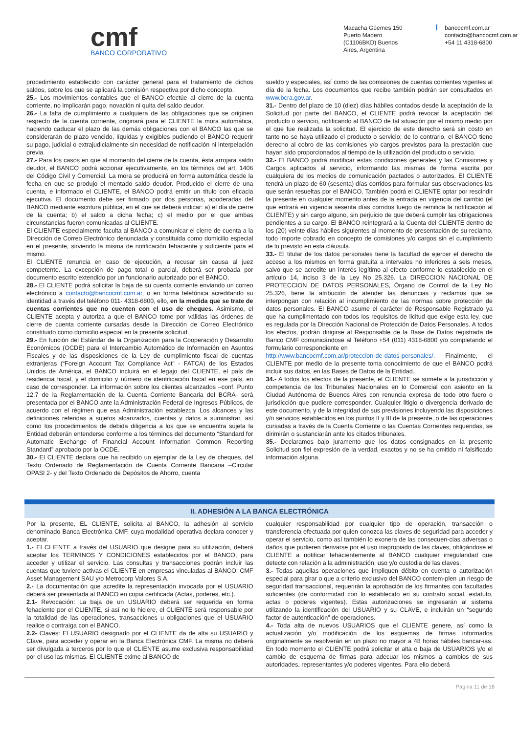cmf
BANCO CORPORATIVO
Macacha Güemes 150
Puerto Madero
(C1106BKD) Buenos
Aires, Argentina
bancocmf.com.ar
contacto@bancocmf.com.ar
+54 11 4318-6800
procedimiento establecido con carácter general para el tratamiento de dichos saldos, sobre los que se aplicará la comisión respectiva por dicho concepto.
25.- Los movimientos contables que el BANCO efectúe al cierre de la cuenta corriente, no implicarán pago, novación ni quita del saldo deudor.
26.- La falta de cumplimiento a cualquiera de las obligaciones que se originen respecto de la cuenta corriente, originará para el CLIENTE la mora automática, haciendo caducar el plazo de las demás obligaciones con el BANCO las que se considerarán de plazo vencido, líquidas y exigibles pudiendo el BANCO requerir su pago, judicial o extrajudicialmente sin necesidad de notificación ni interpelación previa.
27.- Para los casos en que al momento del cierre de la cuenta, ésta arrojara saldo deudor, el BANCO podrá accionar ejecutivamente, en los términos del art. 1406 del Código Civil y Comercial. La mora se producirá en forma automática desde la fecha en que se produjo el mentado saldo deudor. Producido el cierre de una cuenta, e informado el CLIENTE, el BANCO podrá emitir un título con eficacia ejecutiva. El documento debe ser firmado por dos personas, apoderadas del BANCO mediante escritura pública, en el que se deberá indicar: a) el día de cierre de la cuenta; b) el saldo a dicha fecha; c) el medio por el que ambas circunstancias fueron comunicadas al CLIENTE.
El CLIENTE especialmente faculta al BANCO a comunicar el cierre de cuenta a la Dirección de Correo Electrónico denunciada y constituida como domicilio especial en el presente, sirviendo la misma de notificación fehaciente y suficiente para el mismo.
El CLIENTE renuncia en caso de ejecución, a recusar sin causa al juez competente. La excepción de pago total o parcial, deberá ser probada por documento escrito extendido por un funcionario autorizado por el BANCO.
28.- El CLIENTE podrá solicitar la baja de su cuenta corriente enviando un correo electrónico a contacto@bancocmf.com.ar, o en forma telefónica acreditando su identidad a través del teléfono 011- 4318-6800, ello, en la medida que se trate de cuentas corrientes que no cuenten con el uso de cheques. Asimismo, el CLIENTE acepta y autoriza a que el BANCO tome por válidas las órdenes de cierre de cuenta corriente cursadas desde la Dirección de Correo Electrónico constituido como domicilio especial en la presente solicitud.
29.- En función del Estándar de la Organización para la Cooperación y Desarrollo Económicos (OCDE) para el Intercambio Automático de Información en Asuntos Fiscales y de las disposiciones de la Ley de cumplimiento fiscal de cuentas extranjeras (“Foreign Account Tax Compliance Act” - FATCA) de los Estados Unidos de América, el BANCO incluirá en el legajo del CLIENTE, el país de residencia fiscal, y el domicilio y número de identificación fiscal en ese país, en caso de corresponder. La información sobre los clientes alcanzados –conf. Punto 12.7 de la Reglamentación de la Cuenta Corriente Bancaria del BCRA- será presentada por el BANCO ante la Administración Federal de Ingresos Públicos, de acuerdo con el régimen que esa Administración establezca. Los alcances y las definiciones referidas a sujetos alcanzados, cuentas y datos a suministrar, así como los procedimientos de debida diligencia a los que se encuentra sujeta la Entidad deberán entenderse conforme a los términos del documento “Standard for Automatic Exchange of Financial Account Information Common Reporting Standard” aprobado por la OCDE.
30.- El CLIENTE declara que ha recibido un ejemplar de la Ley de cheques, del Texto Ordenado de Reglamentación de Cuenta Corriente Bancaria –Circular OPASI 2- y del Texto Ordenado de Depósitos de Ahorro, cuenta
sueldo y especiales, así como de las comisiones de cuentas corrientes vigentes al día de la fecha. Los documentos que recibe también podrán ser consultados en www.bcra.gov.ar.
31.- Dentro del plazo de 10 (diez) días hábiles contados desde la aceptación de la Solicitud por parte del BANCO, el CLIENTE podrá revocar la aceptación del producto o servicio, notificando al BANCO de tal situación por el mismo medio por el que fue realizada la solicitud. El ejercicio de este derecho será sin costo en tanto no se haya utilizado el producto o servicio; de lo contrario, el BANCO tiene derecho al cobro de las comisiones y/o cargos previstos para la prestación que hayan sido proporcionados al tiempo de la utilización del producto o servicio.
32.- El BANCO podrá modificar estas condiciones generales y las Comisiones y Cargos aplicados al servicio, informando las mismas de forma escrita por cualquiera de los medios de comunicación pactados o autorizados. El CLIENTE tendrá un plazo de 60 (sesenta) días corridos para formular sus observaciones las que serán resueltas por el BANCO. También podrá el CLIENTE optar por rescindir la presente en cualquier momento antes de la entrada en vigencia del cambio (el que entrará en vigencia sesenta días corridos luego de remitida la notificación al CLIENTE) y sin cargo alguno, sin perjuicio de que deberá cumplir las obligaciones pendientes a su cargo. El BANCO reintegrará a la Cuenta del CLIENTE dentro de los (20) veinte días hábiles siguientes al momento de presentación de su reclamo, todo importe cobrado en concepto de comisiones y/o cargos sin el cumplimiento de lo previsto en esta cláusula.
33.- El titular de los datos personales tiene la facultad de ejercer el derecho de acceso a los mismos en forma gratuita a intervalos no inferiores a seis meses, salvo que se acredite un interés legítimo al efecto conforme lo establecido en el artículo 14, inciso 3 de la Ley No 25.326. La DIRECCION NACIONAL DE PROTECCION DE DATOS PERSONALES, Órgano de Control de la Ley No 25.326, tiene la atribución de atender las denuncias y reclamos que se interpongan con relación al incumplimiento de las normas sobre protección de datos personales. El BANCO asume el carácter de Responsable Registrado ya que ha cumplimentado con todos los requisitos de licitud que exige esta ley, que es regulada por la Dirección Nacional de Protección de Datos Personales. A todos los efectos, podrán dirigirse al Responsable de la Base de Datos registrada de Banco CMF comunicándose al Teléfono +54 (011) 4318-6800 y/o completando el formulario correspondiente en
http://www.bancocmf.com.ar/proteccion-de-datos-personales/. Finalmente, el CLIENTE por medio de la presente toma conocimiento de que el BANCO podrá incluir sus datos, en las Bases de Datos de la Entidad.
34.- A todos los efectos de la presente, el CLIENTE se somete a la jurisdicción y competencia de los Tribunales Nacionales en lo Comercial con asiento en la Ciudad Autónoma de Buenos Aires con renuncia expresa de todo otro fuero o jurisdicción que pudiere corresponder. Cualquier litigio o divergencia derivado de este documento, y de la integridad de sus previsiones incluyendo las disposiciones y/o servicios establecidos en los puntos II y III de la presente, o de las operaciones cursadas a través de la Cuenta Corriente o las Cuentas Corrientes requeridas, se dirimirán o sustanciarán ante los citados tribunales.
35.- Declaramos bajo juramento que los datos consignados en la presente Solicitud son fiel expresión de la verdad, exactos y no se ha omitido ni falsificado información alguna.
II. ADHESIÓN A LA BANCA ELECTRÓNICA
Por la presente, EL CLIENTE, solicita al BANCO, la adhesión al servicio denominado Banca Electrónica CMF, cuya modalidad operativa declara conocer y aceptar.
1.- El CLIENTE a través del USUARIO que designe para su utilización, deberá aceptar los TERMINOS Y CONDICIONES establecidos por el BANCO, para acceder y utilizar el servicio. Las consultas y transacciones podrán incluir las cuentas que tuviere activas el CLIENTE en empresas vinculadas al BANCO: CMF Asset Management SAU y/o Metrocorp Valores S.A.
2.- La documentación que acredite la representación invocada por el USUARIO deberá ser presentada al BANCO en copia certificada (Actas, poderes, etc.).
2.1- Revocación: La baja de un USUARIO deberá ser requerida en forma fehaciente por el CLIENTE, si así no lo hiciere, el CLIENTE será responsable por la totalidad de las operaciones, transacciones u obligaciones que el USUARIO realice o contraiga con el BANCO.
2.2- Claves: El USUARIO designado por el CLIENTE da de alta su USUARIO y Clave, para acceder y operar en la Banca Electrónica CMF. La misma no deberá ser divulgada a terceros por lo que el CLIENTE asume exclusiva responsabilidad por el uso las mismas. El CLIENTE exime al BANCO de
cualquier responsabilidad por cualquier tipo de operación, transacción o transferencia efectuada por quien conozca las claves de seguridad para acceder y operar el servicio, como así también lo exonera de las consecuen-cias adversas o daños que pudieren derivarse por el uso inapropiado de las claves, obligándose el CLIENTE a notificar fehacientemente al BANCO cualquier irregularidad que detecte con relación a la administración, uso y/o custodia de las claves.
3.- Todas aquellas operaciones que impliquen débito en cuenta o autorización especial para girar o que a criterio exclusivo del BANCO contem-plen un riesgo de seguridad transaccional, requerirán la aprobación de los firmantes con facultades suficientes (de conformidad con lo establecido en su contrato social, estatuto, actas o poderes vigentes). Estas autorizaciones se ingresarán al sistema utilizando la identificación del USUARIO y su CLAVE, e incluirán un “segundo factor de autenticación” de operaciones.
4.- Toda alta de nuevos USUARIOS que el CLIENTE genere, así como la actualización y/o modificación de los esquemas de firmas informados originalmente se resolverán en un plazo no mayor a 48 horas hábiles bancar-ias. En todo momento el CLIENTE podrá solicitar el alta o baja de USUARIOS y/o el cambio de esquema de firmas para adecuar los mismos a cambios de sus autoridades, representantes y/o poderes vigentes. Para ello deberá
Página 11 de 18